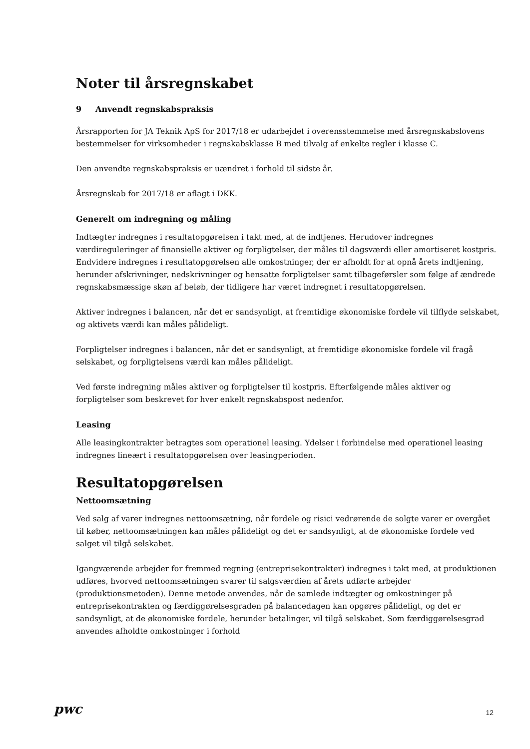Noter til årsregnskabet
9 Anvendt regnskabspraksis
Årsrapporten for JA Teknik ApS for 2017/18 er udarbejdet i overensstemmelse med årsregnskabslovens bestemmelser for virksomheder i regnskabsklasse B med tilvalg af enkelte regler i klasse C.
Den anvendte regnskabspraksis er uændret i forhold til sidste år.
Årsregnskab for 2017/18 er aflagt i DKK.
Generelt om indregning og måling
Indtægter indregnes i resultatopgørelsen i takt med, at de indtjenes. Herudover indregnes værdireguleringer af finansielle aktiver og forpligtelser, der måles til dagsværdi eller amortiseret kostpris. Endvidere indregnes i resultatopgørelsen alle omkostninger, der er afholdt for at opnå årets indtjening, herunder afskrivninger, nedskrivninger og hensatte forpligtelser samt tilbageførsler som følge af ændrede regnskabsmæssige skøn af beløb, der tidligere har været indregnet i resultatopgørelsen.
Aktiver indregnes i balancen, når det er sandsynligt, at fremtidige økonomiske fordele vil tilflyde selskabet, og aktivets værdi kan måles pålideligt.
Forpligtelser indregnes i balancen, når det er sandsynligt, at fremtidige økonomiske fordele vil fragå selskabet, og forpligtelsens værdi kan måles pålideligt.
Ved første indregning måles aktiver og forpligtelser til kostpris. Efterfølgende måles aktiver og forpligtelser som beskrevet for hver enkelt regnskabspost nedenfor.
Leasing
Alle leasingkontrakter betragtes som operationel leasing. Ydelser i forbindelse med operationel leasing indregnes lineært i resultatopgørelsen over leasingperioden.
Resultatopgørelsen
Nettoomsætning
Ved salg af varer indregnes nettoomsætning, når fordele og risici vedrørende de solgte varer er overgået til køber, nettoomsætningen kan måles pålideligt og det er sandsynligt, at de økonomiske fordele ved salget vil tilgå selskabet.
Igangværende arbejder for fremmed regning (entreprisekontrakter) indregnes i takt med, at produktionen udføres, hvorved nettoomsætningen svarer til salgsværdien af årets udførte arbejder (produktionsmetoden). Denne metode anvendes, når de samlede indtægter og omkostninger på entreprisekontrakten og færdiggørelsesgraden på balancedagen kan opgøres pålideligt, og det er sandsynligt, at de økonomiske fordele, herunder betalinger, vil tilgå selskabet. Som færdiggørelsesgrad anvendes afholdte omkostninger i forhold
pwc
12